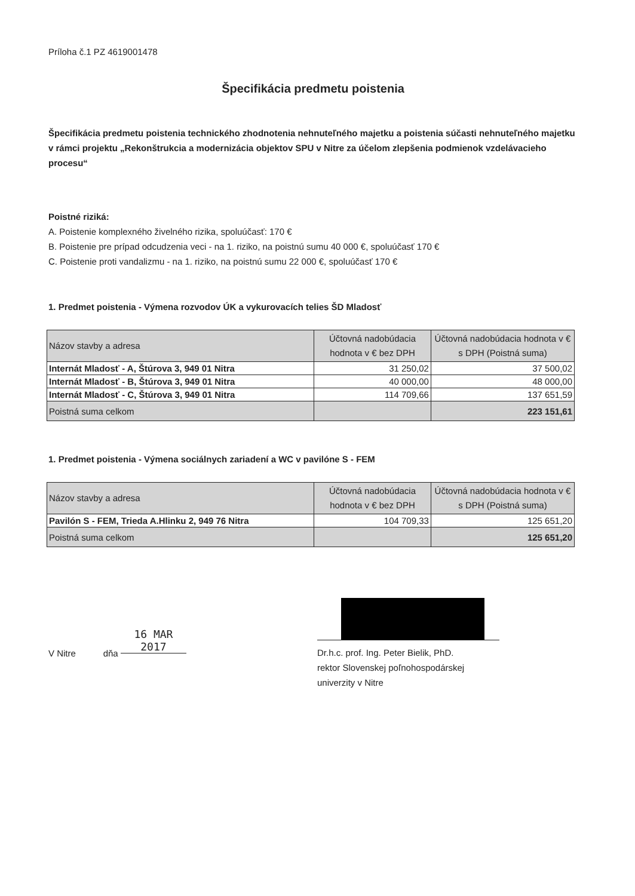Príloha č.1 PZ 4619001478
Špecifikácia predmetu poistenia
Špecifikácia predmetu poistenia technického zhodnotenia nehnuteľného majetku a poistenia súčasti nehnuteľného majetku v rámci projektu „Rekonštrukcia a modernizácia objektov SPU v Nitre za účelom zlepšenia podmienok vzdelávacieho procesu“
Poistné riziká:
A. Poistenie komplexného živelného rizika, spoluúčasť: 170 €
B. Poistenie pre prípad odcudzenia veci - na 1. riziko, na poistnú sumu 40 000 €, spoluúčasť 170 €
C. Poistenie proti vandalizmu - na 1. riziko, na poistnú sumu 22 000 €, spoluúčasť 170 €
1. Predmet poistenia - Výmena rozvodov ÚK a vykurovacích telies ŠD Mladosť
| Názov stavby a adresa | Účtovná nadobúdacia hodnota v € bez DPH | Účtovná nadobúdacia hodnota v € s DPH (Poistná suma) |
| --- | --- | --- |
| Internát Mladosť - A, Štúrova 3, 949 01 Nitra | 31 250,02 | 37 500,02 |
| Internát Mladosť - B, Štúrova 3, 949 01 Nitra | 40 000,00 | 48 000,00 |
| Internát Mladosť - C, Štúrova 3, 949 01 Nitra | 114 709,66 | 137 651,59 |
| Poistná suma celkom | | 223 151,61 |
1. Predmet poistenia - Výmena sociálnych zariadení a WC v pavilóne S - FEM
| Názov stavby a adresa | Účtovná nadobúdacia hodnota v € bez DPH | Účtovná nadobúdacia hodnota v € s DPH (Poistná suma) |
| --- | --- | --- |
| Pavilón S - FEM, Trieda A.Hlinku 2, 949 76 Nitra | 104 709,33 | 125 651,20 |
| Poistná suma celkom | | 125 651,20 |
V Nitre dňa 16 MAR 2017
Dr.h.c. prof. Ing. Peter Bielik, PhD.
rektor Slovenskej poľnohospodárskej univerzity v Nitre